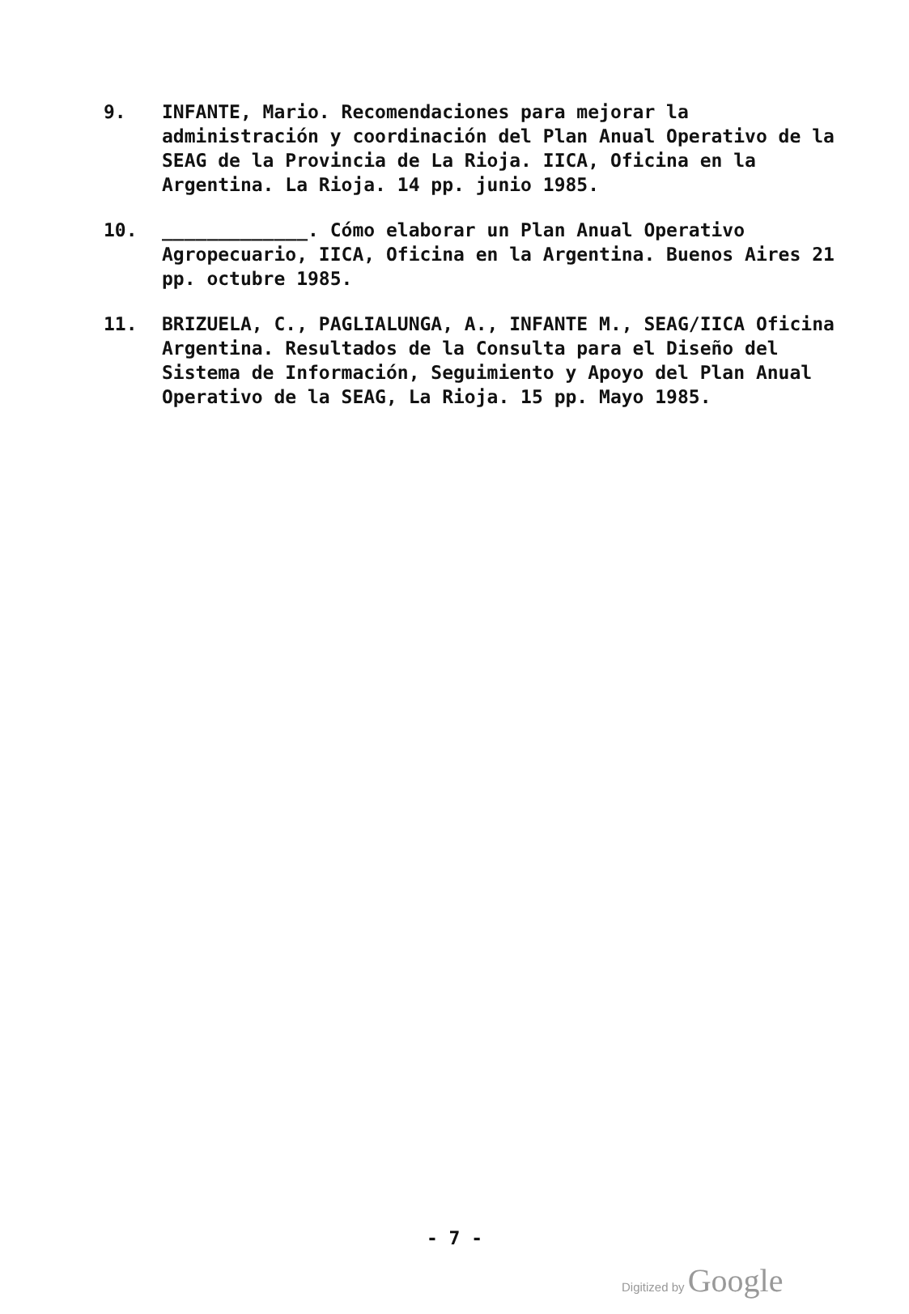9. INFANTE, Mario. Recomendaciones para mejorar la administración y coordinación del Plan Anual Operativo de la SEAG de la Provincia de La Rioja. IICA, Oficina en la Argentina. La Rioja. 14 pp. junio 1985.
10. _____________. Cómo elaborar un Plan Anual Operativo Agropecuario, IICA, Oficina en la Argentina. Buenos Aires 21 pp. octubre 1985.
11. BRIZUELA, C., PAGLIALUNGA, A., INFANTE M., SEAG/IICA Oficina Argentina. Resultados de la Consulta para el Diseño del Sistema de Información, Seguimiento y Apoyo del Plan Anual Operativo de la SEAG, La Rioja. 15 pp. Mayo 1985.
- 7 -
Digitized by Google